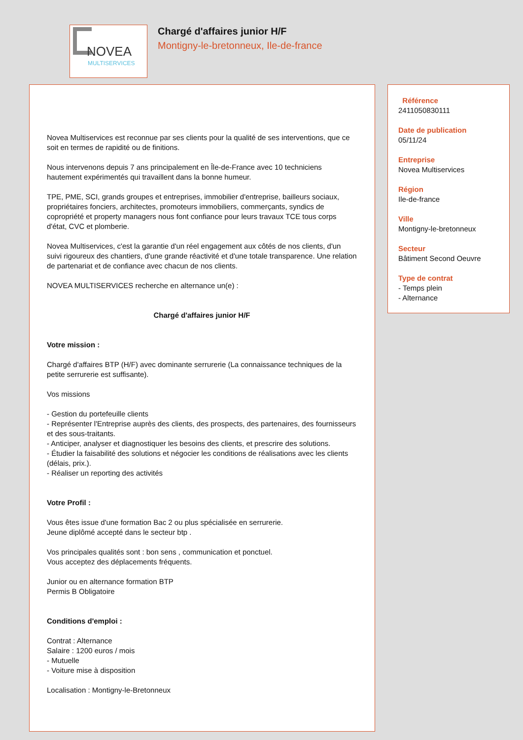NOVEA
MULTISERVICES
Chargé d'affaires junior H/F
Montigny-le-bretonneux, Ile-de-france
Novea Multiservices est reconnue par ses clients pour la qualité de ses interventions, que ce soit en termes de rapidité ou de finitions.
Nous intervenons depuis 7 ans principalement en Île-de-France avec 10 techniciens hautement expérimentés qui travaillent dans la bonne humeur.
TPE, PME, SCI, grands groupes et entreprises, immobilier d'entreprise, bailleurs sociaux, propriétaires fonciers, architectes, promoteurs immobiliers, commerçants, syndics de copropriété et property managers nous font confiance pour leurs travaux TCE tous corps d'état, CVC et plomberie.
Novea Multiservices, c'est la garantie d'un réel engagement aux côtés de nos clients, d'un suivi rigoureux des chantiers, d'une grande réactivité et d'une totale transparence. Une relation de partenariat et de confiance avec chacun de nos clients.
NOVEA MULTISERVICES recherche en alternance un(e) :
Chargé d'affaires junior H/F
Votre mission :
Chargé d'affaires BTP (H/F) avec dominante serrurerie (La connaissance techniques de la petite serrurerie est suffisante).
Vos missions
- Gestion du portefeuille clients
- Représenter l'Entreprise auprès des clients, des prospects, des partenaires, des fournisseurs et des sous-traitants.
- Anticiper, analyser et diagnostiquer les besoins des clients, et prescrire des solutions.
- Étudier la faisabilité des solutions et négocier les conditions de réalisations avec les clients (délais, prix.).
- Réaliser un reporting des activités
Votre Profil :
Vous êtes issue d'une formation Bac 2 ou plus spécialisée en serrurerie.
Jeune diplômé accepté dans le secteur btp .
Vos principales qualités sont : bon sens , communication et ponctuel.
Vous acceptez des déplacements fréquents.
Junior ou en alternance formation BTP
Permis B Obligatoire
Conditions d'emploi :
Contrat : Alternance
Salaire : 1200 euros / mois
- Mutuelle
- Voiture mise à disposition
Localisation : Montigny-le-Bretonneux
Référence
2411050830111
Date de publication
05/11/24
Entreprise
Novea Multiservices
Région
Ile-de-france
Ville
Montigny-le-bretonneux
Secteur
Bâtiment Second Oeuvre
Type de contrat
- Temps plein
- Alternance